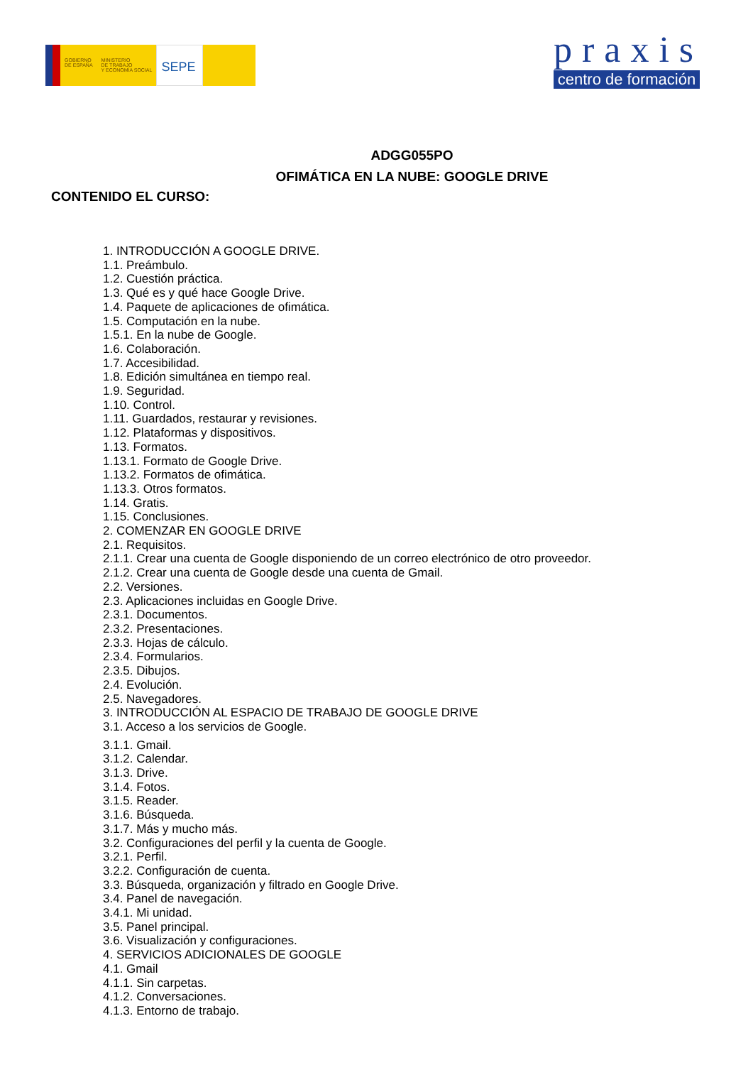GOBIERNO
DE ESPAÑA
MINISTERIO
DE TRABAJO
Y ECONOMÍA SOCIAL
SEPE
praxis
centro de formación
ADGG055PO
OFIMÁTICA EN LA NUBE: GOOGLE DRIVE
CONTENIDO EL CURSO:
1. INTRODUCCIÓN A GOOGLE DRIVE.
1.1. Preámbulo.
1.2. Cuestión práctica.
1.3. Qué es y qué hace Google Drive.
1.4. Paquete de aplicaciones de ofimática.
1.5. Computación en la nube.
1.5.1. En la nube de Google.
1.6. Colaboración.
1.7. Accesibilidad.
1.8. Edición simultánea en tiempo real.
1.9. Seguridad.
1.10. Control.
1.11. Guardados, restaurar y revisiones.
1.12. Plataformas y dispositivos.
1.13. Formatos.
1.13.1. Formato de Google Drive.
1.13.2. Formatos de ofimática.
1.13.3. Otros formatos.
1.14. Gratis.
1.15. Conclusiones.
2. COMENZAR EN GOOGLE DRIVE
2.1. Requisitos.
2.1.1. Crear una cuenta de Google disponiendo de un correo electrónico de otro proveedor.
2.1.2. Crear una cuenta de Google desde una cuenta de Gmail.
2.2. Versiones.
2.3. Aplicaciones incluidas en Google Drive.
2.3.1. Documentos.
2.3.2. Presentaciones.
2.3.3. Hojas de cálculo.
2.3.4. Formularios.
2.3.5. Dibujos.
2.4. Evolución.
2.5. Navegadores.
3. INTRODUCCIÓN AL ESPACIO DE TRABAJO DE GOOGLE DRIVE
3.1. Acceso a los servicios de Google.
3.1.1. Gmail.
3.1.2. Calendar.
3.1.3. Drive.
3.1.4. Fotos.
3.1.5. Reader.
3.1.6. Búsqueda.
3.1.7. Más y mucho más.
3.2. Configuraciones del perfil y la cuenta de Google.
3.2.1. Perfil.
3.2.2. Configuración de cuenta.
3.3. Búsqueda, organización y filtrado en Google Drive.
3.4. Panel de navegación.
3.4.1. Mi unidad.
3.5. Panel principal.
3.6. Visualización y configuraciones.
4. SERVICIOS ADICIONALES DE GOOGLE
4.1. Gmail
4.1.1. Sin carpetas.
4.1.2. Conversaciones.
4.1.3. Entorno de trabajo.